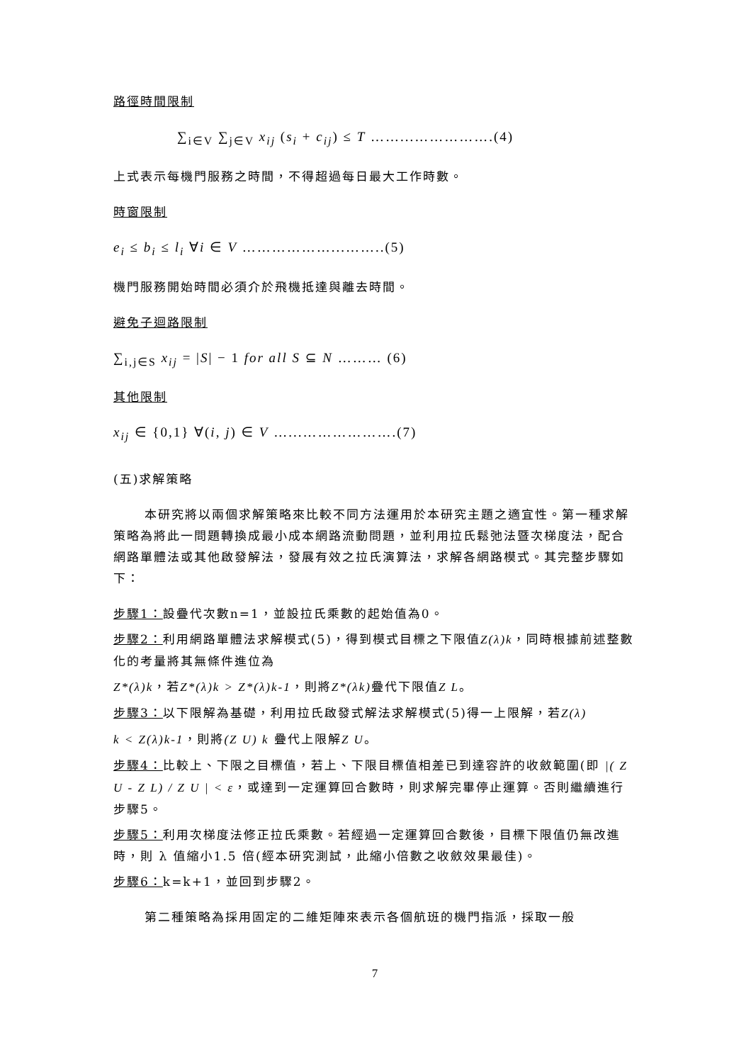路徑時間限制
∑<sub>i∈V</sub> ∑<sub>j∈V</sub> x<sub>ij</sub> (s<sub>i</sub> + c<sub>ij</sub>) ≤ T ……...…………….(4)
上式表示每機門服務之時間，不得超過每日最大工作時數。
時窗限制
e<sub>i</sub> ≤ b<sub>i</sub> ≤ l<sub>i</sub> ∀i ∈ V ………………...……..(5)
機門服務開始時間必須介於飛機抵達與離去時間。
避免子迴路限制
∑<sub>i,j∈S</sub> x<sub>ij</sub> = |S| − 1 for all S ⊆ N ……… (6)
其他限制
x<sub>ij</sub> ∈ {0,1} ∀(i, j) ∈ V …...……………….(7)
(五)求解策略
本研究將以兩個求解策略來比較不同方法運用於本研究主題之適宜性。第一種求解策略為將此一問題轉換成最小成本網路流動問題，並利用拉氏鬆弛法暨次梯度法，配合網路單體法或其他啟發解法，發展有效之拉氏演算法，求解各網路模式。其完整步驟如下：
步驟1：設疊代次數n=1，並設拉氏乘數的起始值為0。
步驟2：利用網路單體法求解模式(5)，得到模式目標之下限值Z(λ)k，同時根據前述整數化的考量將其無條件進位為
Z*(λ)k，若Z*(λ)k > Z*(λ)k-1，則將Z*(λk) 疊代下限值Z L。
步驟3：以下限解為基礎，利用拉氏啟發式解法求解模式(5)得一上限解，若Z(λ)
k < Z(λ)k-1，則將(Z U) k 疊代上限解Z U。
步驟4：比較上、下限之目標值，若上、下限目標值相差已到達容許的收斂範圍(即 |( Z U - Z L) / Z U | < ε，或達到一定運算回合數時，則求解完畢停止運算。否則繼續進行步驟5。
步驟5：利用次梯度法修正拉氏乘數。若經過一定運算回合數後，目標下限值仍無改進時，則 λ 值縮小1.5 倍(經本研究測試，此縮小倍數之收斂效果最佳)。
步驟6：k=k+1，並回到步驟2。
第二種策略為採用固定的二維矩陣來表示各個航班的機門指派，採取一般
7